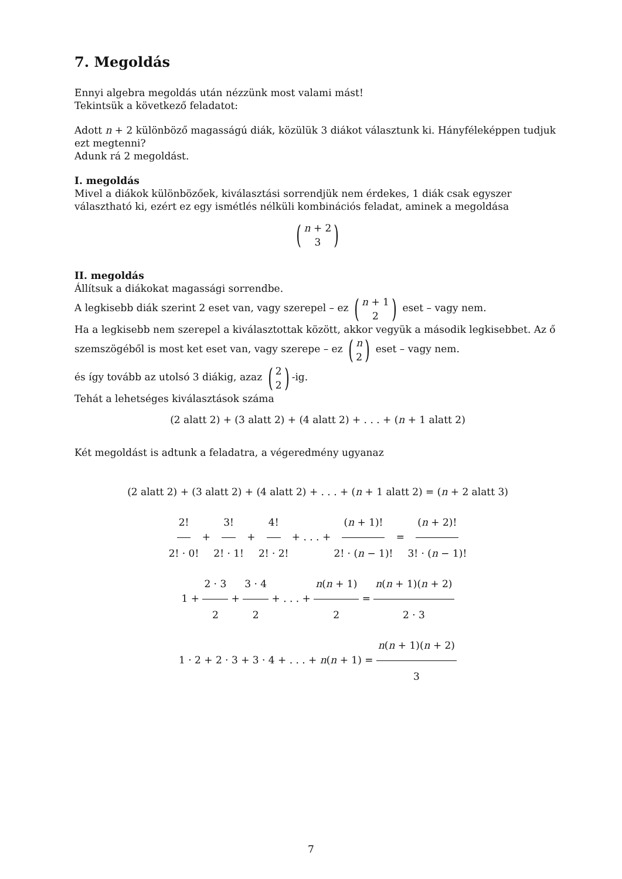7. Megoldás
Ennyi algebra megoldás után nézzünk most valami mást!
Tekintsük a következő feladatot:
Adott n + 2 különböző magasságú diák, közülük 3 diákot választunk ki. Hányféleképpen tudjuk ezt megtenni?
Adunk rá 2 megoldást.
I. megoldás
Mivel a diákok különbözőek, kiválasztási sorrendjük nem érdekes, 1 diák csak egyszer választható ki, ezért ez egy ismétlés nélküli kombinációs feladat, aminek a megoldása
(n + 2 3)
II. megoldás
Állítsuk a diákokat magassági sorrendbe.
A legkisebb diák szerint 2 eset van, vagy szerepel – ez (n + 1 2) eset – vagy nem.
Ha a legkisebb nem szerepel a kiválasztottak között, akkor vegyük a második legkisebbet. Az ő szemszögéből is most ket eset van, vagy szerepe – ez (n 2) eset – vagy nem.
és így tovább az utolsó 3 diákig, azaz (2 2)-ig.
Tehát a lehetséges kiválasztások száma
(2 alatt 2) + (3 alatt 2) + (4 alatt 2) + . . . + (n + 1 alatt 2)
Két megoldást is adtunk a feladatra, a végeredmény ugyanaz
(2 alatt 2) + (3 alatt 2) + (4 alatt 2) + . . . + (n + 1 alatt 2) = (n + 2 alatt 3)
2! 2! · 0! + 3! 2! · 1! + 4! 2! · 2! + . . . + (n + 1)! 2! · (n − 1)! = (n + 2)! 3! · (n − 1)!
1 + 2 · 3 2 + 3 · 4 2 + . . . + n(n + 1) 2 = n(n + 1)(n + 2) 2 · 3
1 · 2 + 2 · 3 + 3 · 4 + . . . + n(n + 1) = n(n + 1)(n + 2) 3
7